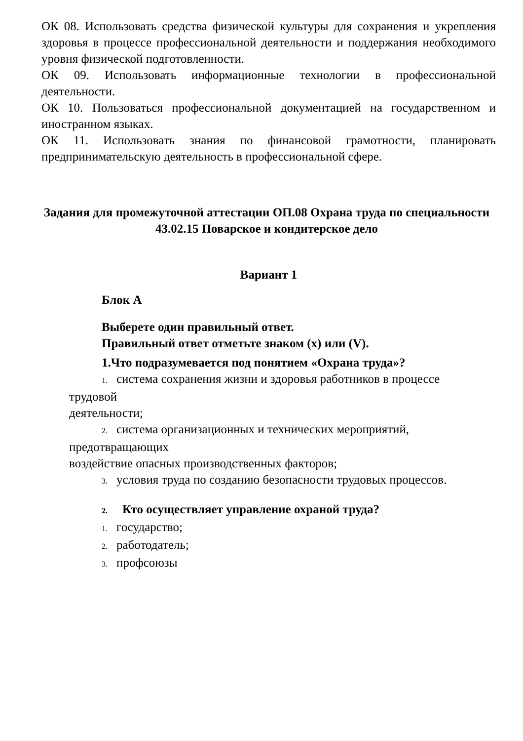ОК 08. Использовать средства физической культуры для сохранения и укрепления здоровья в процессе профессиональной деятельности и поддержания необходимого уровня физической подготовленности.
ОК 09. Использовать информационные технологии в профессиональной деятельности.
ОК 10. Пользоваться профессиональной документацией на государственном и иностранном языках.
ОК 11. Использовать знания по финансовой грамотности, планировать предпринимательскую деятельность в профессиональной сфере.
Задания для промежуточной аттестации ОП.08 Охрана труда по специальности 43.02.15 Поварское и кондитерское дело
Вариант 1
Блок А
Выберете один правильный ответ.
Правильный ответ отметьте знаком (x) или (V).
1.Что подразумевается под понятием «Охрана труда»?
1. система сохранения жизни и здоровья работников в процессе
трудовой
деятельности;
2. система организационных и технических мероприятий,
предотвращающих
воздействие опасных производственных факторов;
3. условия труда по созданию безопасности трудовых процессов.
2. Кто осуществляет управление охраной труда?
1. государство;
2. работодатель;
3. профсоюзы